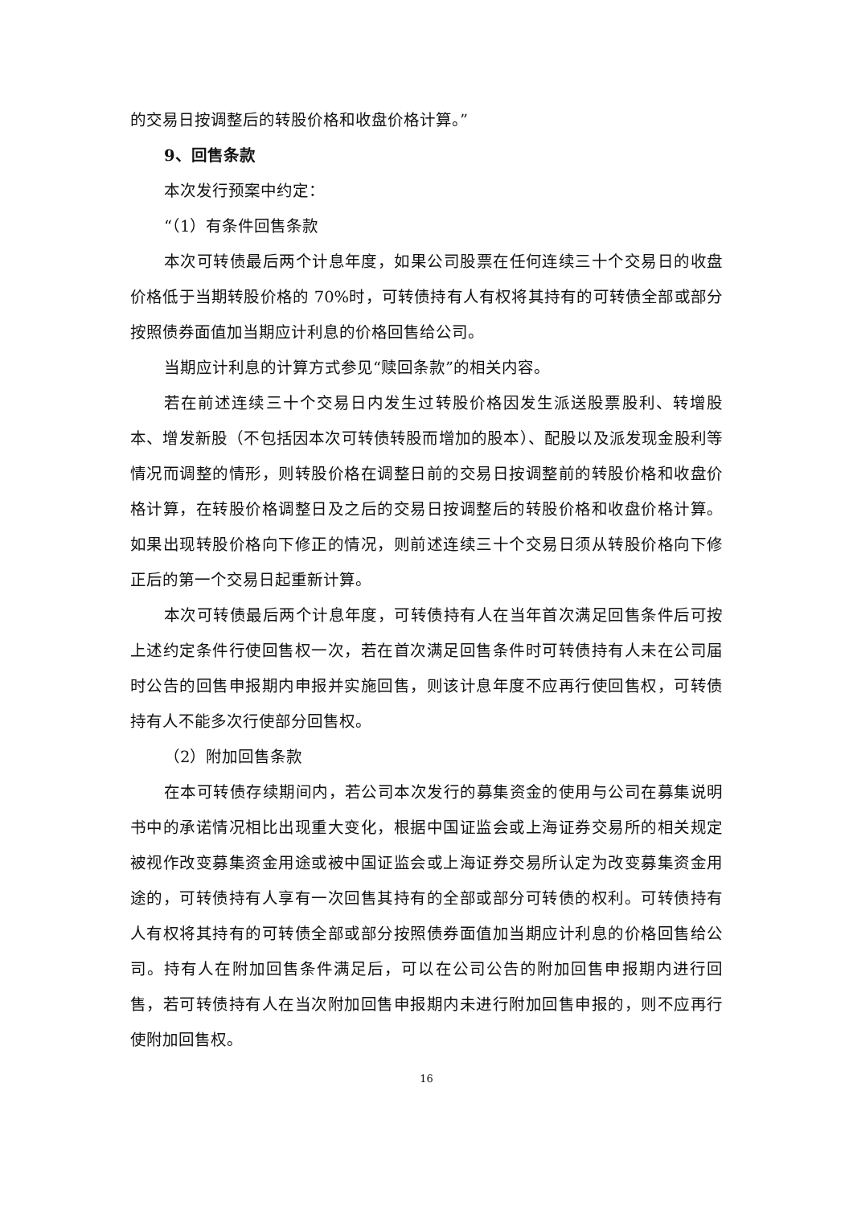的交易日按调整后的转股价格和收盘价格计算。”
9、回售条款
本次发行预案中约定：
“（1）有条件回售条款
本次可转债最后两个计息年度，如果公司股票在任何连续三十个交易日的收盘价格低于当期转股价格的 70%时，可转债持有人有权将其持有的可转债全部或部分按照债券面值加当期应计利息的价格回售给公司。
当期应计利息的计算方式参见“赎回条款”的相关内容。
若在前述连续三十个交易日内发生过转股价格因发生派送股票股利、转增股本、增发新股（不包括因本次可转债转股而增加的股本）、配股以及派发现金股利等情况而调整的情形，则转股价格在调整日前的交易日按调整前的转股价格和收盘价格计算，在转股价格调整日及之后的交易日按调整后的转股价格和收盘价格计算。如果出现转股价格向下修正的情况，则前述连续三十个交易日须从转股价格向下修正后的第一个交易日起重新计算。
本次可转债最后两个计息年度，可转债持有人在当年首次满足回售条件后可按上述约定条件行使回售权一次，若在首次满足回售条件时可转债持有人未在公司届时公告的回售申报期内申报并实施回售，则该计息年度不应再行使回售权，可转债持有人不能多次行使部分回售权。
（2）附加回售条款
在本可转债存续期间内，若公司本次发行的募集资金的使用与公司在募集说明书中的承诺情况相比出现重大变化，根据中国证监会或上海证券交易所的相关规定被视作改变募集资金用途或被中国证监会或上海证券交易所认定为改变募集资金用途的，可转债持有人享有一次回售其持有的全部或部分可转债的权利。可转债持有人有权将其持有的可转债全部或部分按照债券面值加当期应计利息的价格回售给公司。持有人在附加回售条件满足后，可以在公司公告的附加回售申报期内进行回售，若可转债持有人在当次附加回售申报期内未进行附加回售申报的，则不应再行使附加回售权。
16